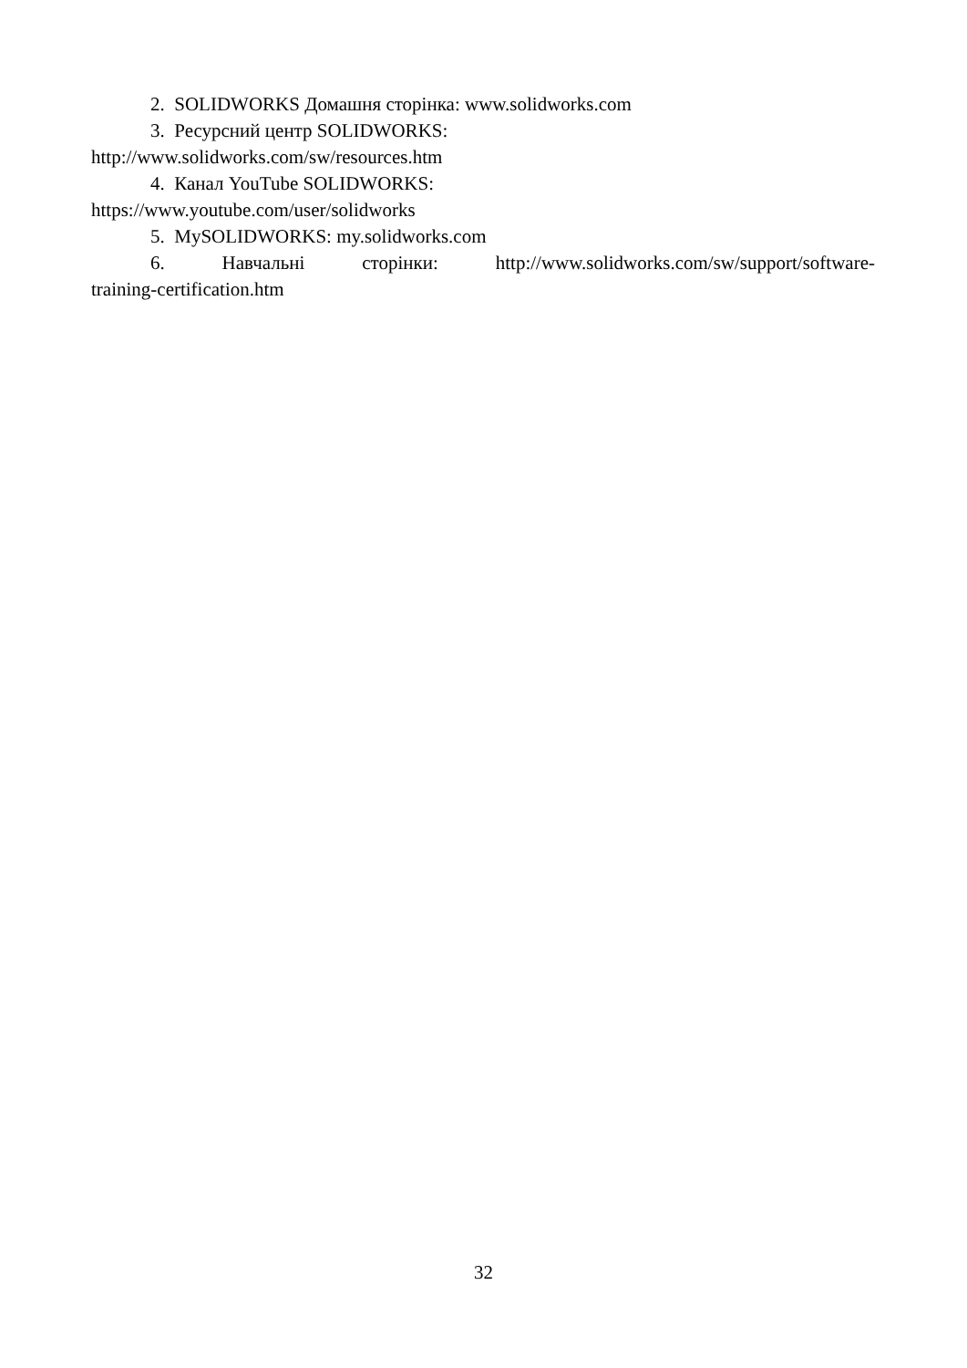2. SOLIDWORKS Домашня сторінка: www.solidworks.com
3. Ресурсний центр SOLIDWORKS:
http://www.solidworks.com/sw/resources.htm
4. Канал YouTube SOLIDWORKS:
https://www.youtube.com/user/solidworks
5. MySOLIDWORKS: my.solidworks.com
6. Навчальні сторінки: http://www.solidworks.com/sw/support/software-
training-certification.htm
32